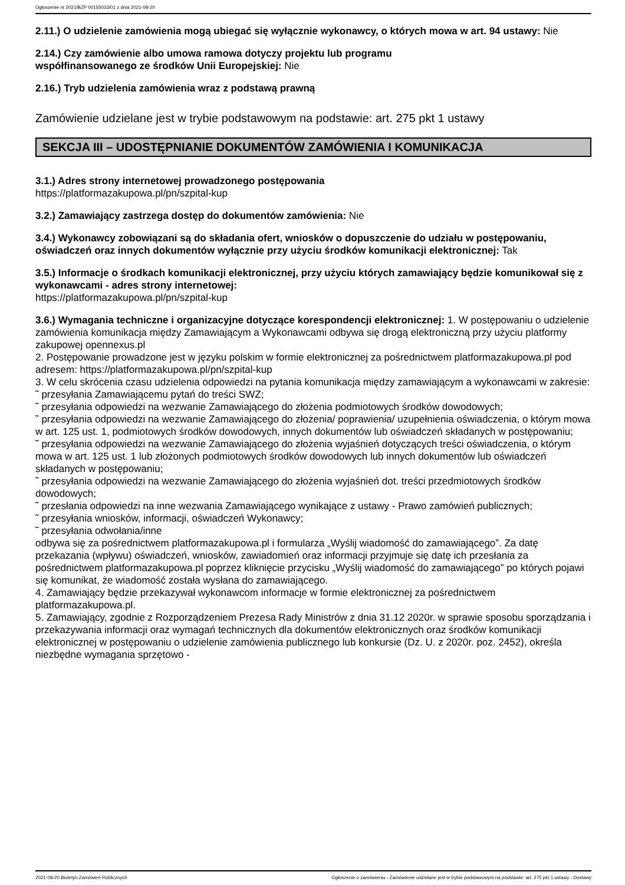Ogłoszenie nr 2021/BZP 00155033/01 z dnia 2021-08-20
2.11.) O udzielenie zamówienia mogą ubiegać się wyłącznie wykonawcy, o których mowa w art. 94 ustawy: Nie
2.14.) Czy zamówienie albo umowa ramowa dotyczy projektu lub programu
współfinansowanego ze środków Unii Europejskiej: Nie
2.16.) Tryb udzielenia zamówienia wraz z podstawą prawną
Zamówienie udzielane jest w trybie podstawowym na podstawie: art. 275 pkt 1 ustawy
SEKCJA III – UDOSTĘPNIANIE DOKUMENTÓW ZAMÓWIENIA I KOMUNIKACJA
3.1.) Adres strony internetowej prowadzonego postępowania
https://platformazakupowa.pl/pn/szpital-kup
3.2.) Zamawiający zastrzega dostęp do dokumentów zamówienia: Nie
3.4.) Wykonawcy zobowiązani są do składania ofert, wniosków o dopuszczenie do udziału w postępowaniu, oświadczeń oraz innych dokumentów wyłącznie przy użyciu środków komunikacji elektronicznej: Tak
3.5.) Informacje o środkach komunikacji elektronicznej, przy użyciu których zamawiający będzie komunikował się z wykonawcami - adres strony internetowej:
https://platformazakupowa.pl/pn/szpital-kup
3.6.) Wymagania techniczne i organizacyjne dotyczące korespondencji elektronicznej: 1. W postępowaniu o udzielenie zamówienia komunikacja między Zamawiającym a Wykonawcami odbywa się drogą elektroniczną przy użyciu platformy zakupowej opennexus.pl
2. Postępowanie prowadzone jest w języku polskim w formie elektronicznej za pośrednictwem platformazakupowa.pl pod adresem: https://platformazakupowa.pl/pn/szpital-kup
3. W celu skrócenia czasu udzielenia odpowiedzi na pytania komunikacja między zamawiającym a wykonawcami w zakresie:
˜ przesyłania Zamawiającemu pytań do treści SWZ;
˜ przesyłania odpowiedzi na wezwanie Zamawiającego do złożenia podmiotowych środków dowodowych;
˜ przesyłania odpowiedzi na wezwanie Zamawiającego do złożenia/ poprawienia/ uzupełnienia oświadczenia, o którym mowa w art. 125 ust. 1, podmiotowych środków dowodowych, innych dokumentów lub oświadczeń składanych w postępowaniu;
˜ przesyłania odpowiedzi na wezwanie Zamawiającego do złożenia wyjaśnień dotyczących treści oświadczenia, o którym mowa w art. 125 ust. 1 lub złożonych podmiotowych środków dowodowych lub innych dokumentów lub oświadczeń składanych w postępowaniu;
˜ przesyłania odpowiedzi na wezwanie Zamawiającego do złożenia wyjaśnień dot. treści przedmiotowych środków dowodowych;
˜ przesłania odpowiedzi na inne wezwania Zamawiającego wynikające z ustawy - Prawo zamówień publicznych;
˜ przesyłania wniosków, informacji, oświadczeń Wykonawcy;
˜ przesyłania odwołania/inne
odbywa się za pośrednictwem platformazakupowa.pl i formularza „Wyślij wiadomość do zamawiającego”. Za datę przekazania (wpływu) oświadczeń, wniosków, zawiadomień oraz informacji przyjmuje się datę ich przesłania za pośrednictwem platformazakupowa.pl poprzez kliknięcie przycisku „Wyślij wiadomość do zamawiającego” po których pojawi się komunikat, że wiadomość została wysłana do zamawiającego.
4. Zamawiający będzie przekazywał wykonawcom informacje w formie elektronicznej za pośrednictwem platformazakupowa.pl.
5. Zamawiający, zgodnie z Rozporządzeniem Prezesa Rady Ministrów z dnia 31.12 2020r. w sprawie sposobu sporządzania i przekazywania informacji oraz wymagań technicznych dla dokumentów elektronicznych oraz środków komunikacji elektronicznej w postępowaniu o udzielenie zamówienia publicznego lub konkursie (Dz. U. z 2020r. poz. 2452), określa niezbędne wymagania sprzętowo -
2021-08-20 Biuletyn Zamówień Publicznych Ogłoszenie o zamówieniu - Zamówienie udzielane jest w trybie podstawowym na podstawie: art. 275 pkt 1 ustawy - Dostawy